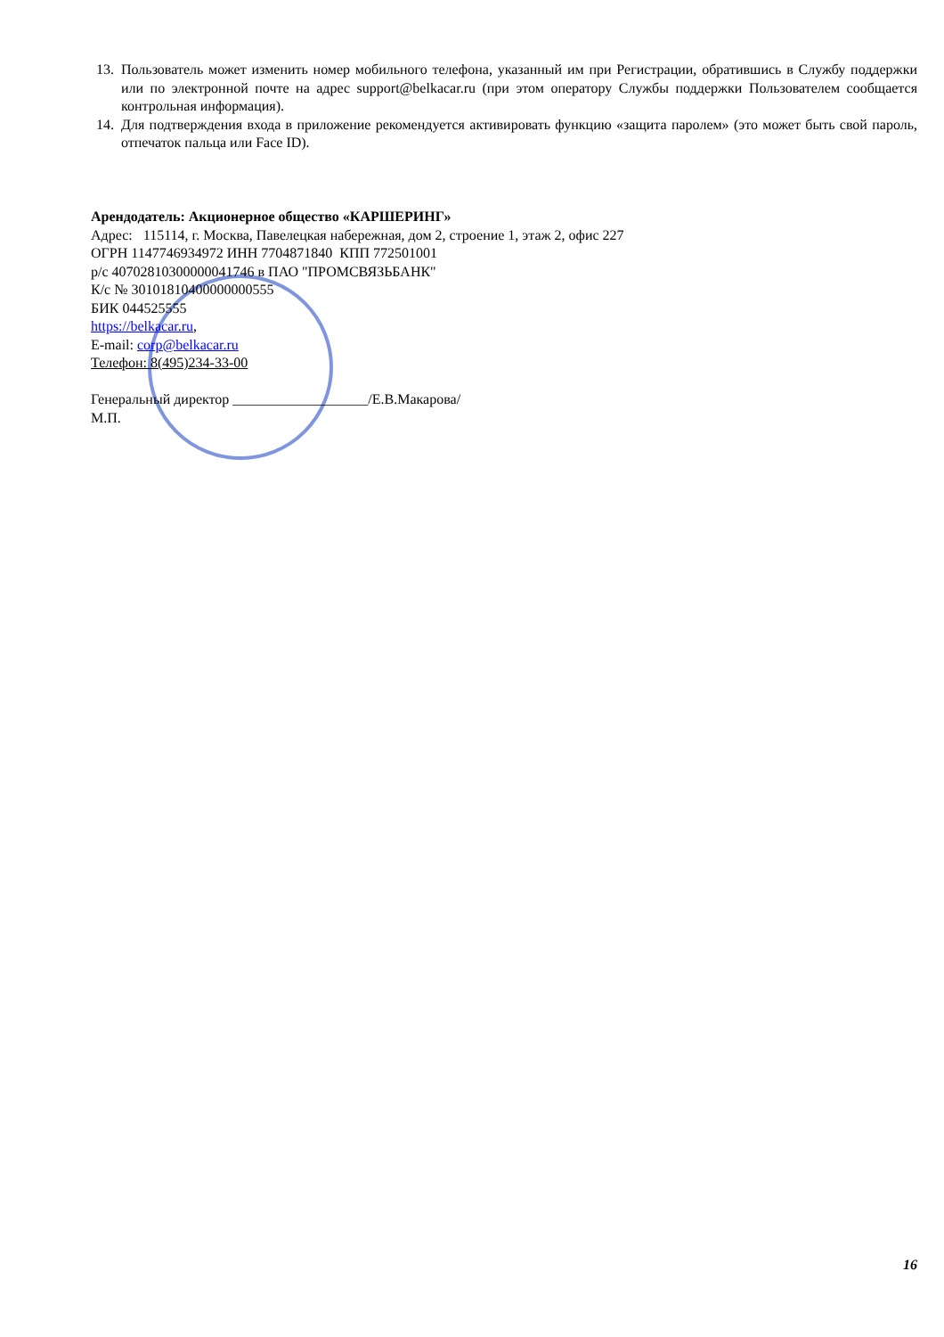13. Пользователь может изменить номер мобильного телефона, указанный им при Регистрации, обратившись в Службу поддержки или по электронной почте на адрес support@belkacar.ru (при этом оператору Службы поддержки Пользователем сообщается контрольная информация).
14. Для подтверждения входа в приложение рекомендуется активировать функцию «защита паролем» (это может быть свой пароль, отпечаток пальца или Face ID).
Арендодатель: Акционерное общество «КАРШЕРИНГ»
Адрес: 115114, г. Москва, Павелецкая набережная, дом 2, строение 1, этаж 2, офис 227
ОГРН 1147746934972 ИНН 7704871840 КПП 772501001
р/с 40702810300000041746 в ПАО "ПРОМСВЯЗЬБАНК"
К/с № 30101810400000000555
БИК 044525555
https://belkacar.ru,
E-mail: corp@belkacar.ru
Телефон: 8(495)234-33-00
Генеральный директор ___________________/Е.В.Макарова/
М.П.
16